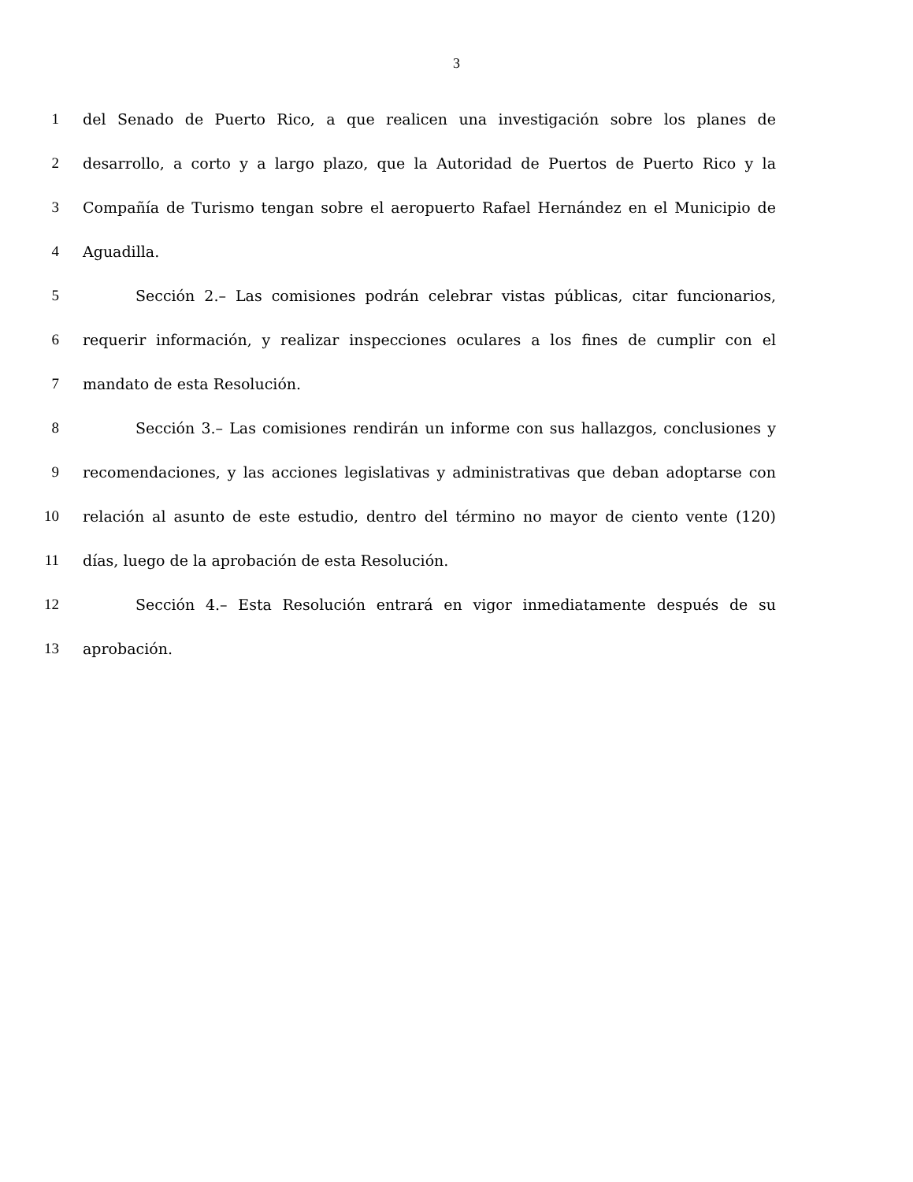3
1 del Senado de Puerto Rico, a que realicen una investigación sobre los planes de
2 desarrollo, a corto y a largo plazo, que la Autoridad de Puertos de Puerto Rico y la
3 Compañía de Turismo tengan sobre el aeropuerto Rafael Hernández en el Municipio de
4 Aguadilla.
5 Sección 2.– Las comisiones podrán celebrar vistas públicas, citar funcionarios,
6 requerir información, y realizar inspecciones oculares a los fines de cumplir con el
7 mandato de esta Resolución.
8 Sección 3.– Las comisiones rendirán un informe con sus hallazgos, conclusiones y
9 recomendaciones, y las acciones legislativas y administrativas que deban adoptarse con
10 relación al asunto de este estudio, dentro del término no mayor de ciento vente (120)
11 días, luego de la aprobación de esta Resolución.
12 Sección 4.– Esta Resolución entrará en vigor inmediatamente después de su
13 aprobación.